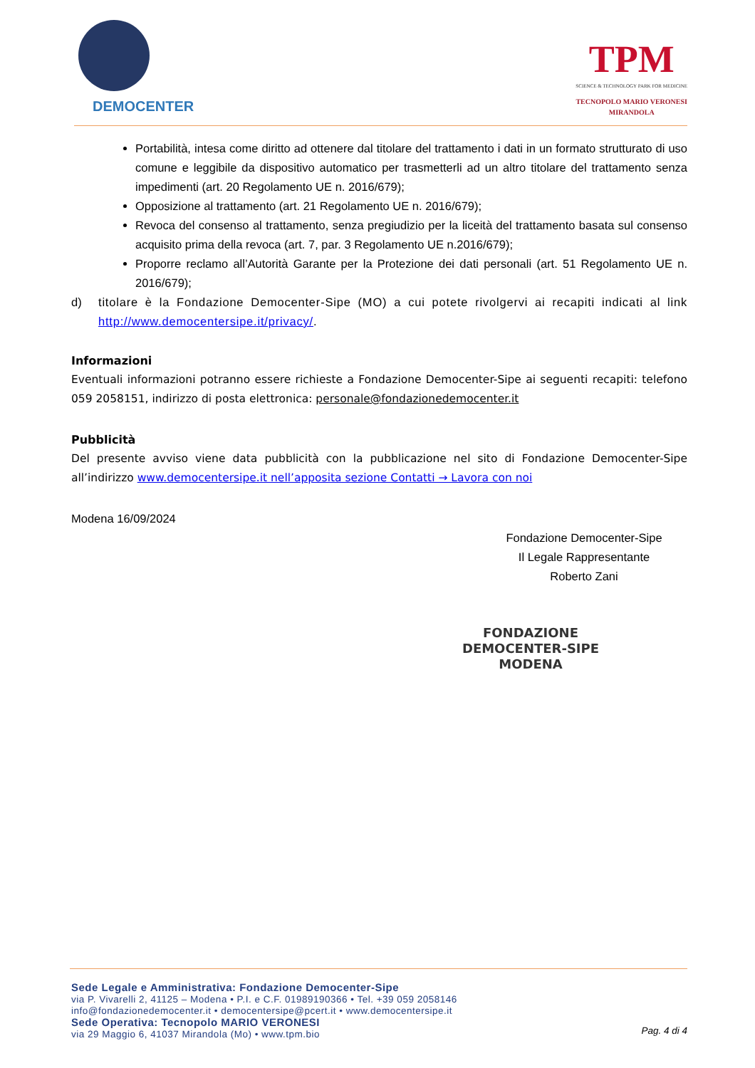DEMOCENTER
TPM
SCIENCE & TECHNOLOGY PARK FOR MEDICINE
TECNOPOLO MARIO VERONESI
MIRANDOLA
Portabilità, intesa come diritto ad ottenere dal titolare del trattamento i dati in un formato strutturato di uso comune e leggibile da dispositivo automatico per trasmetterli ad un altro titolare del trattamento senza impedimenti (art. 20 Regolamento UE n. 2016/679);
Opposizione al trattamento (art. 21 Regolamento UE n. 2016/679);
Revoca del consenso al trattamento, senza pregiudizio per la liceità del trattamento basata sul consenso acquisito prima della revoca (art. 7, par. 3 Regolamento UE n.2016/679);
Proporre reclamo all’Autorità Garante per la Protezione dei dati personali (art. 51 Regolamento UE n. 2016/679);
d) titolare è la Fondazione Democenter-Sipe (MO) a cui potete rivolgervi ai recapiti indicati al link http://www.democentersipe.it/privacy/.
Informazioni
Eventuali informazioni potranno essere richieste a Fondazione Democenter-Sipe ai seguenti recapiti: telefono 059 2058151, indirizzo di posta elettronica: personale@fondazionedemocenter.it
Pubblicità
Del presente avviso viene data pubblicità con la pubblicazione nel sito di Fondazione Democenter-Sipe all’indirizzo www.democentersipe.it nell’apposita sezione Contatti → Lavora con noi
Modena 16/09/2024
Fondazione Democenter-Sipe
Il Legale Rappresentante
Roberto Zani
FONDAZIONE
DEMOCENTER-SIPE
MODENA
Sede Legale e Amministrativa: Fondazione Democenter-Sipe
via P. Vivarelli 2, 41125 – Modena • P.I. e C.F. 01989190366 • Tel. +39 059 2058146
info@fondazionedemocenter.it • democentersipe@pcert.it • www.democentersipe.it
Sede Operativa: Tecnopolo MARIO VERONESI
via 29 Maggio 6, 41037 Mirandola (Mo) • www.tpm.bio
Pag. 4 di 4